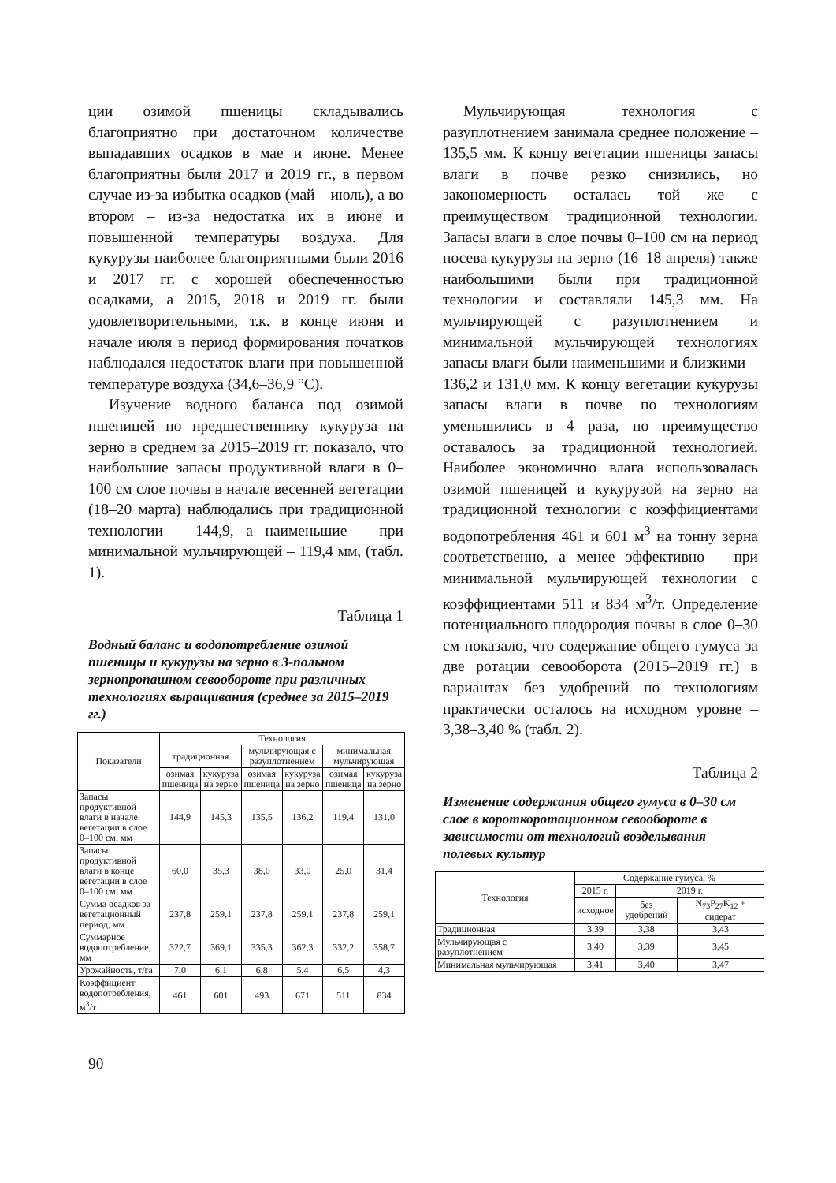ции озимой пшеницы складывались благоприятно при достаточном количестве выпадавших осадков в мае и июне. Менее благоприятны были 2017 и 2019 гг., в первом случае из-за избытка осадков (май – июль), а во втором – из-за недостатка их в июне и повышенной температуры воздуха. Для кукурузы наиболее благоприятными были 2016 и 2017 гг. с хорошей обеспеченностью осадками, а 2015, 2018 и 2019 гг. были удовлетворительными, т.к. в конце июня и начале июля в период формирования початков наблюдался недостаток влаги при повышенной температуре воздуха (34,6–36,9 °С).
Изучение водного баланса под озимой пшеницей по предшественнику кукуруза на зерно в среднем за 2015–2019 гг. показало, что наибольшие запасы продуктивной влаги в 0–100 см слое почвы в начале весенней вегетации (18–20 марта) наблюдались при традиционной технологии – 144,9, а наименьшие – при минимальной мульчирующей – 119,4 мм, (табл. 1).
Таблица 1
Водный баланс и водопотребление озимой пшеницы и кукурузы на зерно в 3-польном зернопропашном севообороте при различных технологиях выращивания (среднее за 2015–2019 гг.)
| Показатели | Технология | | | | | |
| --- | --- | --- | --- | --- | --- | --- |
| | традиционная | | мульчирующая с разуплотнением | | минимальная мульчирующая | |
| | озимая пшеница | кукуруза на зерно | озимая пшеница | кукуруза на зерно | озимая пшеница | кукуруза на зерно |
| Запасы продуктивной влаги в начале вегетации в слое 0–100 см, мм | 144,9 | 145,3 | 135,5 | 136,2 | 119,4 | 131,0 |
| Запасы продуктивной влаги в конце вегетации в слое 0–100 см, мм | 60,0 | 35,3 | 38,0 | 33,0 | 25,0 | 31,4 |
| Сумма осадков за вегетационный период, мм | 237,8 | 259,1 | 237,8 | 259,1 | 237,8 | 259,1 |
| Суммарное водопотребление, мм | 322,7 | 369,1 | 335,3 | 362,3 | 332,2 | 358,7 |
| Урожайность, т/га | 7,0 | 6,1 | 6,8 | 5,4 | 6,5 | 4,3 |
| Коэффициент водопотребления, м<sup>3</sup>/т | 461 | 601 | 493 | 671 | 511 | 834 |
Мульчирующая технология с разуплотнением занимала среднее положение – 135,5 мм. К концу вегетации пшеницы запасы влаги в почве резко снизились, но закономерность осталась той же с преимуществом традиционной технологии. Запасы влаги в слое почвы 0–100 см на период посева кукурузы на зерно (16–18 апреля) также наибольшими были при традиционной технологии и составляли 145,3 мм. На мульчирующей с разуплотнением и минимальной мульчирующей технологиях запасы влаги были наименьшими и близкими – 136,2 и 131,0 мм. К концу вегетации кукурузы запасы влаги в почве по технологиям уменьшились в 4 раза, но преимущество оставалось за традиционной технологией. Наиболее экономично влага использовалась озимой пшеницей и кукурузой на зерно на традиционной технологии с коэффициентами водопотребления 461 и 601 м<sup>3</sup> на тонну зерна соответственно, а менее эффективно – при минимальной мульчирующей технологии с коэффициентами 511 и 834 м<sup>3</sup>/т. Определение потенциального плодородия почвы в слое 0–30 см показало, что содержание общего гумуса за две ротации севооборота (2015–2019 гг.) в вариантах без удобрений по технологиям практически осталось на исходном уровне – 3,38–3,40 % (табл. 2).
Таблица 2
Изменение содержания общего гумуса в 0–30 см слое в короткоротационном севообороте в зависимости от технологий возделывания полевых культур
| Технология | Содержание гумуса, % | | |
| --- | --- | --- | --- |
| | 2015 г. | 2019 г. | |
| | исходное | без удобрений | N<sub>73</sub>P<sub>27</sub>K<sub>12</sub> + сидерат |
| Традиционная | 3,39 | 3,38 | 3,43 |
| Мульчирующая с разуплотнением | 3,40 | 3,39 | 3,45 |
| Минимальная мульчирующая | 3,41 | 3,40 | 3,47 |
90